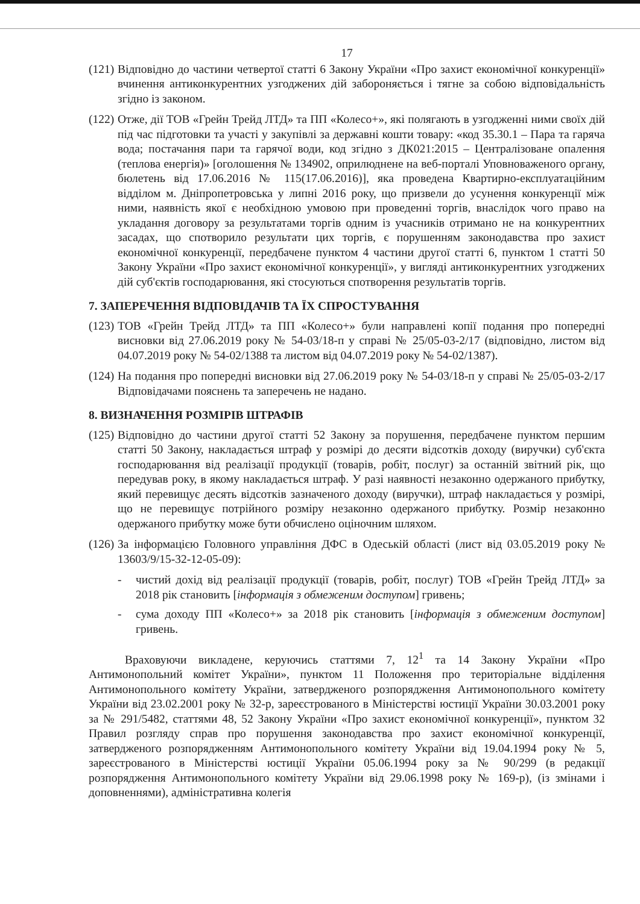17
(121)
Відповідно до частини четвертої статті 6 Закону України «Про захист економічної конкуренції» вчинення антиконкурентних узгоджених дій забороняється і тягне за собою відповідальність згідно із законом.
(122)
Отже, дії ТОВ «Грейн Трейд ЛТД» та ПП «Колесо+», які полягають в узгодженні ними своїх дій під час підготовки та участі у закупівлі за державні кошти товару: «код 35.30.1 – Пара та гаряча вода; постачання пари та гарячої води, код згідно з ДК021:2015 – Централізоване опалення (теплова енергія)» [оголошення № 134902, оприлюднене на веб-порталі Уповноваженого органу, бюлетень від 17.06.2016 № 115(17.06.2016)], яка проведена Квартирно-експлуатаційним відділом м. Дніпропетровська у липні 2016 року, що призвели до усунення конкуренції між ними, наявність якої є необхідною умовою при проведенні торгів, внаслідок чого право на укладання договору за результатами торгів одним із учасників отримано не на конкурентних засадах, що спотворило результати цих торгів, є порушенням законодавства про захист економічної конкуренції, передбачене пунктом 4 частини другої статті 6, пунктом 1 статті 50 Закону України «Про захист економічної конкуренції», у вигляді антиконкурентних узгоджених дій суб'єктів господарювання, які стосуються спотворення результатів торгів.
7. ЗАПЕРЕЧЕННЯ ВІДПОВІДАЧІВ ТА ЇХ СПРОСТУВАННЯ
(123)
ТОВ «Грейн Трейд ЛТД» та ПП «Колесо+» були направлені копії подання про попередні висновки від 27.06.2019 року № 54-03/18-п у справі № 25/05-03-2/17 (відповідно, листом від 04.07.2019 року № 54-02/1388 та листом від 04.07.2019 року № 54-02/1387).
(124)
На подання про попередні висновки від 27.06.2019 року № 54-03/18-п у справі № 25/05-03-2/17 Відповідачами пояснень та заперечень не надано.
8. ВИЗНАЧЕННЯ РОЗМІРІВ ШТРАФІВ
(125)
Відповідно до частини другої статті 52 Закону за порушення, передбачене пунктом першим статті 50 Закону, накладається штраф у розмірі до десяти відсотків доходу (виручки) суб'єкта господарювання від реалізації продукції (товарів, робіт, послуг) за останній звітний рік, що передував року, в якому накладається штраф. У разі наявності незаконно одержаного прибутку, який перевищує десять відсотків зазначеного доходу (виручки), штраф накладається у розмірі, що не перевищує потрійного розміру незаконно одержаного прибутку. Розмір незаконно одержаного прибутку може бути обчислено оціночним шляхом.
(126)
За інформацією Головного управління ДФС в Одеській області (лист від 03.05.2019 року № 13603/9/15-32-12-05-09):
- чистий дохід від реалізації продукції (товарів, робіт, послуг) ТОВ «Грейн Трейд ЛТД» за 2018 рік становить [інформація з обмеженим доступом] гривень;
- сума доходу ПП «Колесо+» за 2018 рік становить [інформація з обмеженим доступом] гривень.
Враховуючи викладене, керуючись статтями 7, 12<sup>1</sup> та 14 Закону України «Про Антимонопольний комітет України», пунктом 11 Положення про територіальне відділення Антимонопольного комітету України, затвердженого розпорядження Антимонопольного комітету України від 23.02.2001 року № 32-р, зареєстрованого в Міністерстві юстиції України 30.03.2001 року за № 291/5482, статтями 48, 52 Закону України «Про захист економічної конкуренції», пунктом 32 Правил розгляду справ про порушення законодавства про захист економічної конкуренції, затвердженого розпорядженням Антимонопольного комітету України від 19.04.1994 року № 5, зареєстрованого в Міністерстві юстиції України 05.06.1994 року за № 90/299 (в редакції розпорядження Антимонопольного комітету України від 29.06.1998 року № 169-р), (із змінами і доповненнями), адміністративна колегія